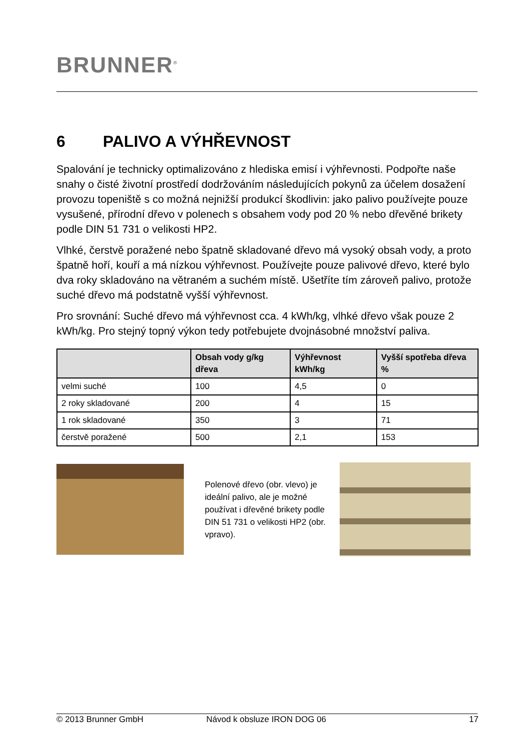BRUNNER<sup>®</sup>
6 PALIVO A VÝHŘEVNOST
Spalování je technicky optimalizováno z hlediska emisí i výhřevnosti. Podpořte naše snahy o čisté životní prostředí dodržováním následujících pokynů za účelem dosažení provozu topeniště s co možná nejnižší produkcí škodlivin: jako palivo používejte pouze vysušené, přírodní dřevo v polenech s obsahem vody pod 20 % nebo dřevěné brikety podle DIN 51 731 o velikosti HP2.
Vlhké, čerstvě poražené nebo špatně skladované dřevo má vysoký obsah vody, a proto špatně hoří, kouří a má nízkou výhřevnost. Používejte pouze palivové dřevo, které bylo dva roky skladováno na větraném a suchém místě. Ušetříte tím zároveň palivo, protože suché dřevo má podstatně vyšší výhřevnost.
Pro srovnání: Suché dřevo má výhřevnost cca. 4 kWh/kg, vlhké dřevo však pouze 2 kWh/kg. Pro stejný topný výkon tedy potřebujete dvojnásobné množství paliva.
| | Obsah vody g/kg dřeva | Výhřevnost kWh/kg | Vyšší spotřeba dřeva % |
| --- | --- | --- | --- |
| velmi suché | 100 | 4,5 | 0 |
| 2 roky skladované | 200 | 4 | 15 |
| 1 rok skladované | 350 | 3 | 71 |
| čerstvě poražené | 500 | 2,1 | 153 |
Polenové dřevo (obr. vlevo) je ideální palivo, ale je možné používat i dřevěné brikety podle DIN 51 731 o velikosti HP2 (obr. vpravo).
© 2013 Brunner GmbH Návod k obsluze IRON DOG 06 17